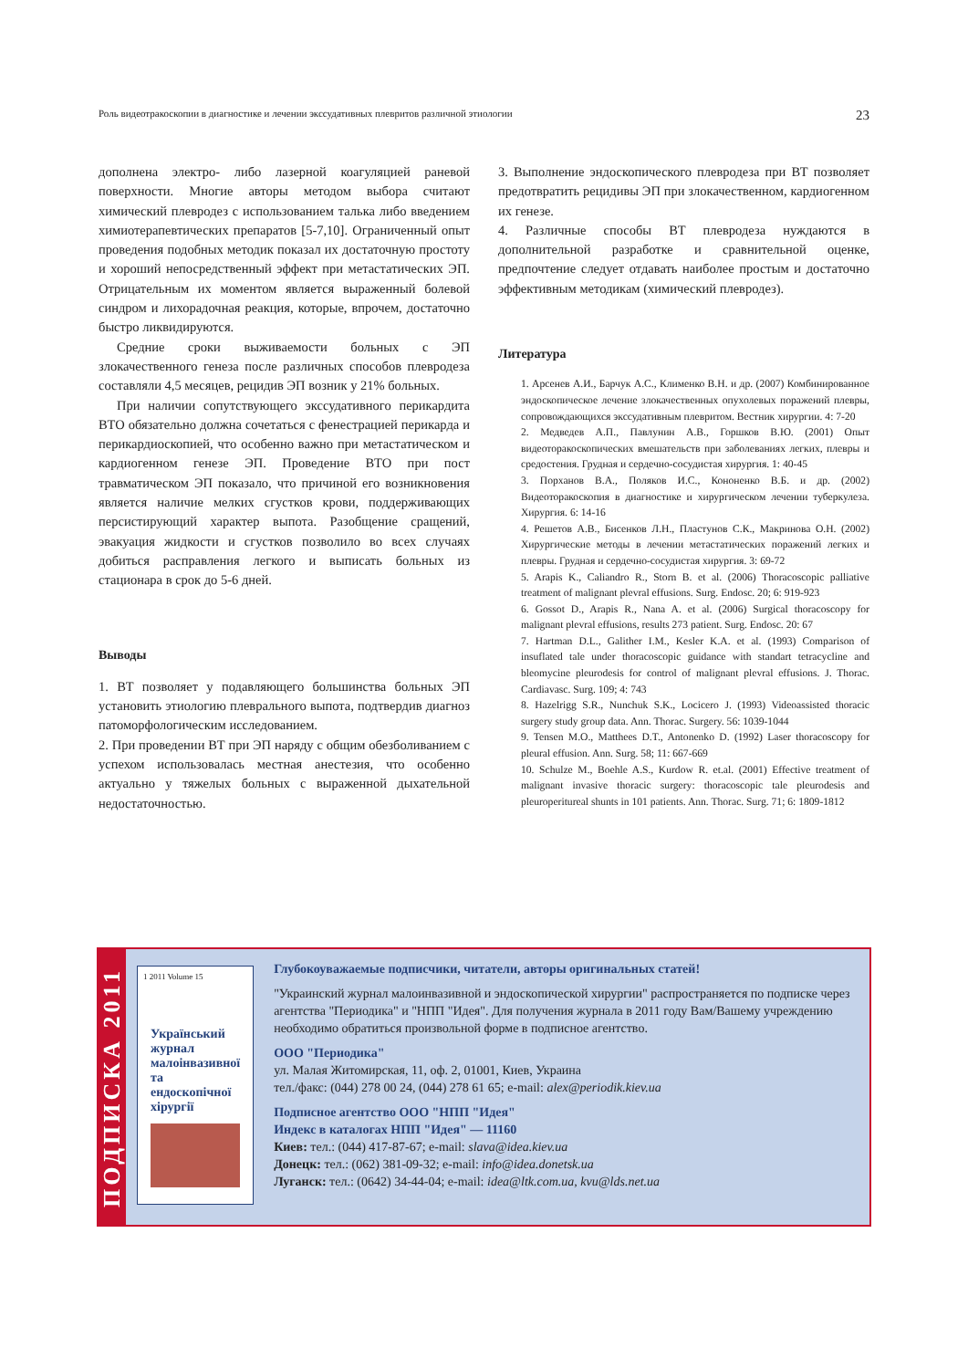Роль видеотракоскопии в диагностике и лечении экссудативных плевритов различной этиологии 23
дополнена электро- либо лазерной коагуляцией раневой поверхности. Многие авторы методом выбора считают химический плевродез с использованием талька либо введением химиотерапевтических препаратов [5-7,10]. Ограниченный опыт проведения подобных методик показал их достаточную простоту и хороший непосредственный эффект при метастатических ЭП. Отрицательным их моментом является выраженный болевой синдром и лихорадочная реакция, которые, впрочем, достаточно быстро ликвидируются.
Средние сроки выживаемости больных с ЭП злокачественного генеза после различных способов плевродеза составляли 4,5 месяцев, рецидив ЭП возник у 21% больных.
При наличии сопутствующего экссудативного перикардита ВТО обязательно должна сочетаться с фенестрацией перикарда и перикардиоскопией, что особенно важно при метастатическом и кардиогенном генезе ЭП. Проведение ВТО при пост травматическом ЭП показало, что причиной его возникновения является наличие мелких сгустков крови, поддерживающих персистирующий характер выпота. Разобщение сращений, эвакуация жидкости и сгустков позволило во всех случаях добиться расправления легкого и выписать больных из стационара в срок до 5-6 дней.
Выводы
1. ВТ позволяет у подавляющего большинства больных ЭП установить этиологию плеврального выпота, подтвердив диагноз патоморфологическим исследованием.
2. При проведении ВТ при ЭП наряду с общим обезболиванием с успехом использовалась местная анестезия, что особенно актуально у тяжелых больных с выраженной дыхательной недостаточностью.
3. Выполнение эндоскопического плевродеза при ВТ позволяет предотвратить рецидивы ЭП при злокачественном, кардиогенном их генезе.
4. Различные способы ВТ плевродеза нуждаются в дополнительной разработке и сравнительной оценке, предпочтение следует отдавать наиболее простым и достаточно эффективным методикам (химический плевродез).
Литература
1. Арсенев А.И., Барчук А.С., Клименко В.Н. и др. (2007) Комбинированное эндоскопическое лечение злокачественных опухолевых поражений плевры, сопровождающихся экссудативным плевритом. Вестник хирургии. 4: 7-20
2. Медведев А.П., Павлунин А.В., Горшков В.Ю. (2001) Опыт видеоторакоскопических вмешательств при заболеваниях легких, плевры и средостения. Грудная и сердечно-сосудистая хирургия. 1: 40-45
3. Порханов В.А., Поляков И.С., Кононенко В.Б. и др. (2002) Видеоторакоскопия в диагностике и хирургическом лечении туберкулеза. Хирургия. 6: 14-16
4. Решетов А.В., Бисенков Л.Н., Пластунов С.К., Макринова О.Н. (2002) Хирургические методы в лечении метастатических поражений легких и плевры. Грудная и сердечно-сосудистая хирургия. 3: 69-72
5. Arapis K., Caliandro R., Storn B. et al. (2006) Thoracoscopic palliative treatment of malignant plevral effusions. Surg. Endosc. 20; 6: 919-923
6. Gossot D., Arapis R., Nana A. et al. (2006) Surgical thoracoscopy for malignant plevral effusions, results 273 patient. Surg. Endosc. 20: 67
7. Hartman D.L., Galither I.M., Kesler K.A. et al. (1993) Comparison of insuflated tale under thoracoscopic guidance with standart tetracycline and bleomycine pleurodesis for control of malignant plevral effusions. J. Thorac. Cardiavasc. Surg. 109; 4: 743
8. Hazelrigg S.R., Nunchuk S.K., Locicero J. (1993) Videoassisted thoracic surgery study group data. Ann. Thorac. Surgery. 56: 1039-1044
9. Tensen M.O., Matthees D.T., Antonenko D. (1992) Laser thoracoscopy for pleural effusion. Ann. Surg. 58; 11: 667-669
10. Schulze M., Boehle A.S., Kurdow R. et.al. (2001) Effective treatment of malignant invasive thoracic surgery: thoracoscopic tale pleurodesis and pleuroperitureal shunts in 101 patients. Ann. Thorac. Surg. 71; 6: 1809-1812
ПОДПИСКА 2011
1 2011 Volume 15
Український журнал малоінвазивної та ендоскопічної хірургії
Глубокоуважаемые подписчики, читатели, авторы оригинальных статей!
"Украинский журнал малоинвазивной и эндоскопической хирургии" распространяется по подписке через агентства "Периодика" и "НПП "Идея". Для получения журнала в 2011 году Вам/Вашему учреждению необходимо обратиться произвольной форме в подписное агентство.
ООО "Периодика"
ул. Малая Житомирская, 11, оф. 2, 01001, Киев, Украина
тел./факс: (044) 278 00 24, (044) 278 61 65; e-mail: alex@periodik.kiev.ua
Подписное агентство ООО "НПП "Идея"
Индекс в каталогах НПП "Идея" — 11160
Киев: тел.: (044) 417-87-67; e-mail: slava@idea.kiev.ua
Донецк: тел.: (062) 381-09-32; e-mail: info@idea.donetsk.ua
Луганск: тел.: (0642) 34-44-04; e-mail: idea@ltk.com.ua, kvu@lds.net.ua